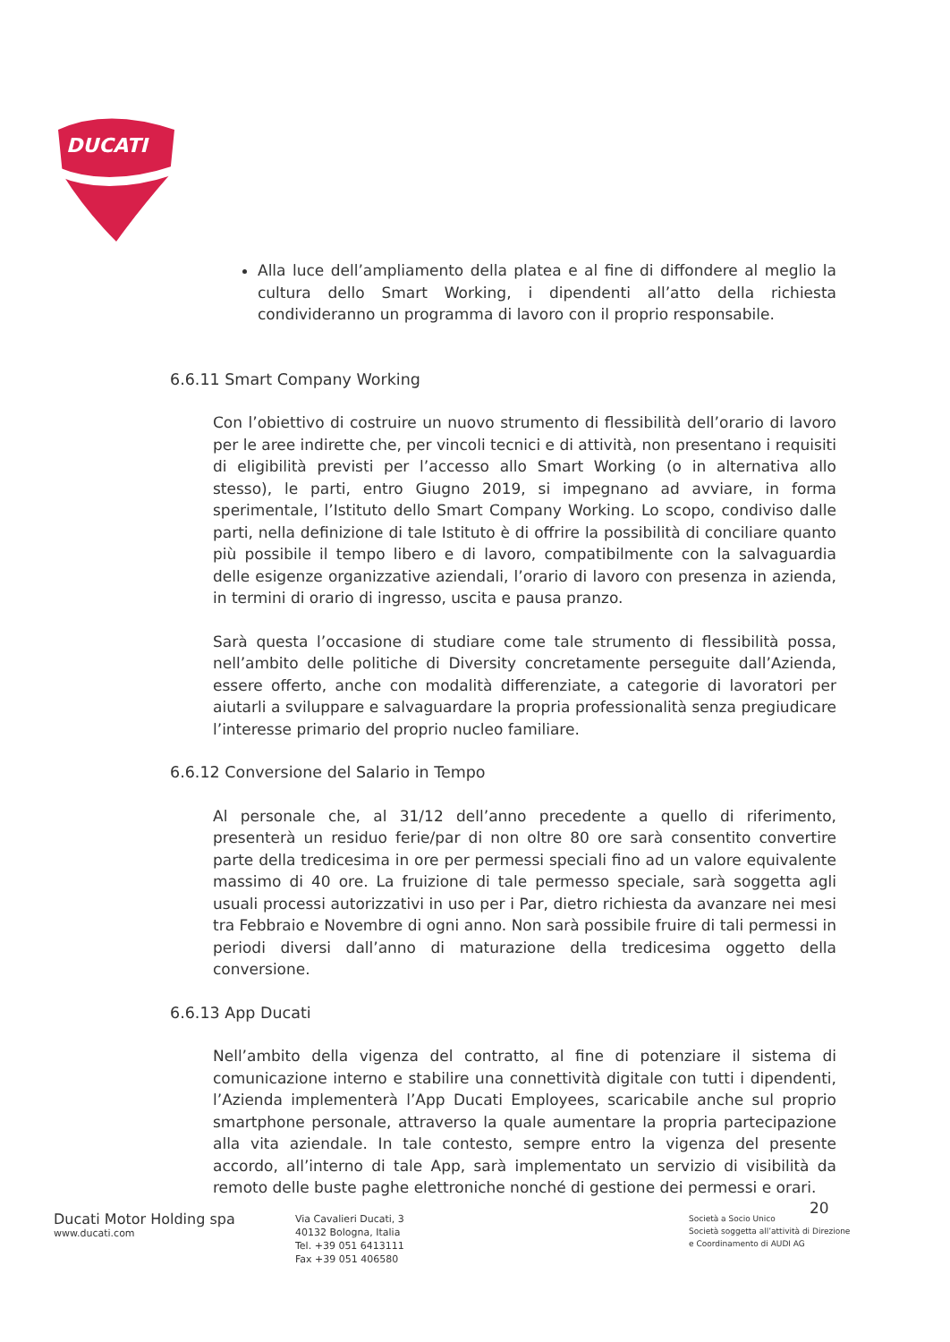DUCATI
Alla luce dell’ampliamento della platea e al fine di diffondere al meglio la cultura dello Smart Working, i dipendenti all’atto della richiesta condivideranno un programma di lavoro con il proprio responsabile.
6.6.11 Smart Company Working
Con l’obiettivo di costruire un nuovo strumento di flessibilità dell’orario di lavoro per le aree indirette che, per vincoli tecnici e di attività, non presentano i requisiti di eligibilità previsti per l’accesso allo Smart Working (o in alternativa allo stesso), le parti, entro Giugno 2019, si impegnano ad avviare, in forma sperimentale, l’Istituto dello Smart Company Working. Lo scopo, condiviso dalle parti, nella definizione di tale Istituto è di offrire la possibilità di conciliare quanto più possibile il tempo libero e di lavoro, compatibilmente con la salvaguardia delle esigenze organizzative aziendali, l’orario di lavoro con presenza in azienda, in termini di orario di ingresso, uscita e pausa pranzo.
Sarà questa l’occasione di studiare come tale strumento di flessibilità possa, nell’ambito delle politiche di Diversity concretamente perseguite dall’Azienda, essere offerto, anche con modalità differenziate, a categorie di lavoratori per aiutarli a sviluppare e salvaguardare la propria professionalità senza pregiudicare l’interesse primario del proprio nucleo familiare.
6.6.12 Conversione del Salario in Tempo
Al personale che, al 31/12 dell’anno precedente a quello di riferimento, presenterà un residuo ferie/par di non oltre 80 ore sarà consentito convertire parte della tredicesima in ore per permessi speciali fino ad un valore equivalente massimo di 40 ore. La fruizione di tale permesso speciale, sarà soggetta agli usuali processi autorizzativi in uso per i Par, dietro richiesta da avanzare nei mesi tra Febbraio e Novembre di ogni anno. Non sarà possibile fruire di tali permessi in periodi diversi dall’anno di maturazione della tredicesima oggetto della conversione.
6.6.13 App Ducati
Nell’ambito della vigenza del contratto, al fine di potenziare il sistema di comunicazione interno e stabilire una connettività digitale con tutti i dipendenti, l’Azienda implementerà l’App Ducati Employees, scaricabile anche sul proprio smartphone personale, attraverso la quale aumentare la propria partecipazione alla vita aziendale. In tale contesto, sempre entro la vigenza del presente accordo, all’interno di tale App, sarà implementato un servizio di visibilità da remoto delle buste paghe elettroniche nonché di gestione dei permessi e orari.
20
Ducati Motor Holding spa
www.ducati.com
Via Cavalieri Ducati, 3
40132 Bologna, Italia
Tel. +39 051 6413111
Fax +39 051 406580
Società a Socio Unico
Società soggetta all’attività di Direzione
e Coordinamento di AUDI AG